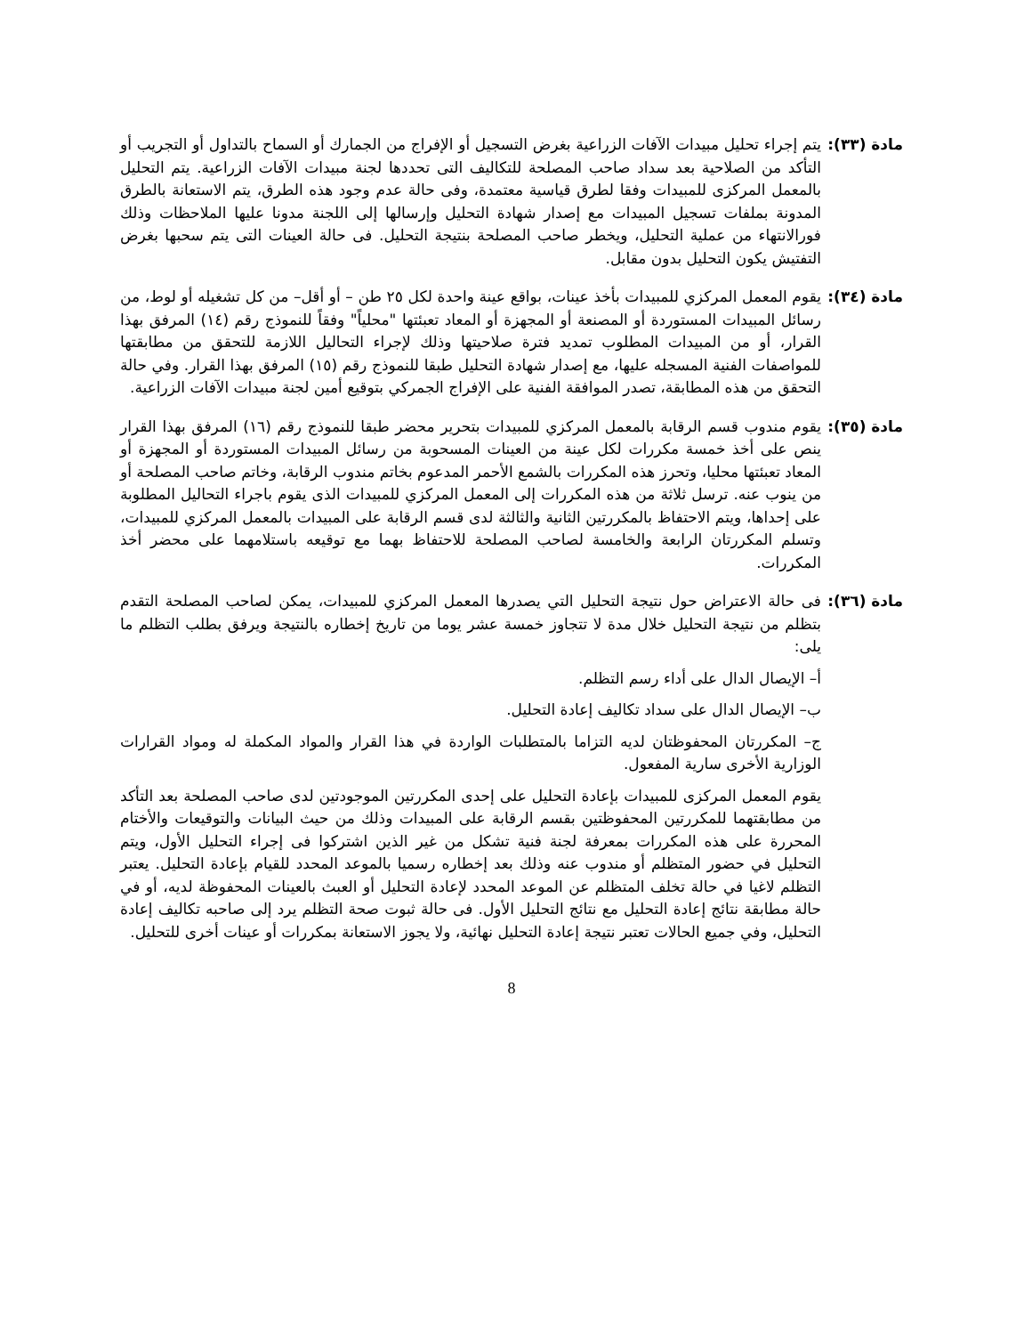مادة (٣٣):
يتم إجراء تحليل مبيدات الآفات الزراعية بغرض التسجيل أو الإفراج من الجمارك أو السماح بالتداول أو التجريب أو التأكد من الصلاحية بعد سداد صاحب المصلحة للتكاليف التى تحددها لجنة مبيدات الآفات الزراعية. يتم التحليل بالمعمل المركزى للمبيدات وفقا لطرق قياسية معتمدة، وفى حالة عدم وجود هذه الطرق، يتم الاستعانة بالطرق المدونة بملفات تسجيل المبيدات مع إصدار شهادة التحليل وإرسالها إلى اللجنة مدونا عليها الملاحظات وذلك فورالانتهاء من عملية التحليل، ويخطر صاحب المصلحة بنتيجة التحليل. فى حالة العينات التى يتم سحبها بغرض التفتيش يكون التحليل بدون مقابل.
مادة (٣٤):
يقوم المعمل المركزي للمبيدات بأخذ عينات، بواقع عينة واحدة لكل ٢٥ طن – أو أقل– من كل تشغيله أو لوط، من رسائل المبيدات المستوردة أو المصنعة أو المجهزة أو المعاد تعبئتها "محلياً" وفقاً للنموذج رقم (١٤) المرفق بهذا القرار، أو من المبيدات المطلوب تمديد فترة صلاحيتها وذلك لإجراء التحاليل اللازمة للتحقق من مطابقتها للمواصفات الفنية المسجله عليها، مع إصدار شهادة التحليل طبقا للنموذج رقم (١٥) المرفق بهذا القرار. وفي حالة التحقق من هذه المطابقة، تصدر الموافقة الفنية على الإفراج الجمركي بتوقيع أمين لجنة مبيدات الآفات الزراعية.
مادة (٣٥):
يقوم مندوب قسم الرقابة بالمعمل المركزي للمبيدات بتحرير محضر طبقا للنموذج رقم (١٦) المرفق بهذا القرار ينص على أخذ خمسة مكررات لكل عينة من العينات المسحوبة من رسائل المبيدات المستوردة أو المجهزة أو المعاد تعبئتها محليا، وتحرز هذه المكررات بالشمع الأحمر المدعوم بخاتم مندوب الرقابة، وخاتم صاحب المصلحة أو من ينوب عنه. ترسل ثلاثة من هذه المكررات إلى المعمل المركزي للمبيدات الذى يقوم باجراء التحاليل المطلوبة على إحداها، ويتم الاحتفاظ بالمكررتين الثانية والثالثة لدى قسم الرقابة على المبيدات بالمعمل المركزي للمبيدات، وتسلم المكررتان الرابعة والخامسة لصاحب المصلحة للاحتفاظ بهما مع توقيعه باستلامهما على محضر أخذ المكررات.
مادة (٣٦):
فى حالة الاعتراض حول نتيجة التحليل التي يصدرها المعمل المركزي للمبيدات، يمكن لصاحب المصلحة التقدم بتظلم من نتيجة التحليل خلال مدة لا تتجاوز خمسة عشر يوما من تاريخ إخطاره بالنتيجة ويرفق بطلب التظلم ما يلى:
أ– الإيصال الدال على أداء رسم التظلم.
ب– الإيصال الدال على سداد تكاليف إعادة التحليل.
ج– المكررتان المحفوظتان لديه التزاما بالمتطلبات الواردة في هذا القرار والمواد المكملة له ومواد القرارات الوزارية الأخرى سارية المفعول.
يقوم المعمل المركزى للمبيدات بإعادة التحليل على إحدى المكررتين الموجودتين لدى صاحب المصلحة بعد التأكد من مطابقتهما للمكررتين المحفوظتين بقسم الرقابة على المبيدات وذلك من حيث البيانات والتوقيعات والأختام المحررة على هذه المكررات بمعرفة لجنة فنية تشكل من غير الذين اشتركوا فى إجراء التحليل الأول، ويتم التحليل في حضور المتظلم أو مندوب عنه وذلك بعد إخطاره رسميا بالموعد المحدد للقيام بإعادة التحليل. يعتبر التظلم لاغيا في حالة تخلف المتظلم عن الموعد المحدد لإعادة التحليل أو العبث بالعينات المحفوظة لديه، أو في حالة مطابقة نتائج إعادة التحليل مع نتائج التحليل الأول. فى حالة ثبوت صحة التظلم يرد إلى صاحبه تكاليف إعادة التحليل، وفي جميع الحالات تعتبر نتيجة إعادة التحليل نهائية، ولا يجوز الاستعانة بمكررات أو عينات أخرى للتحليل.
8